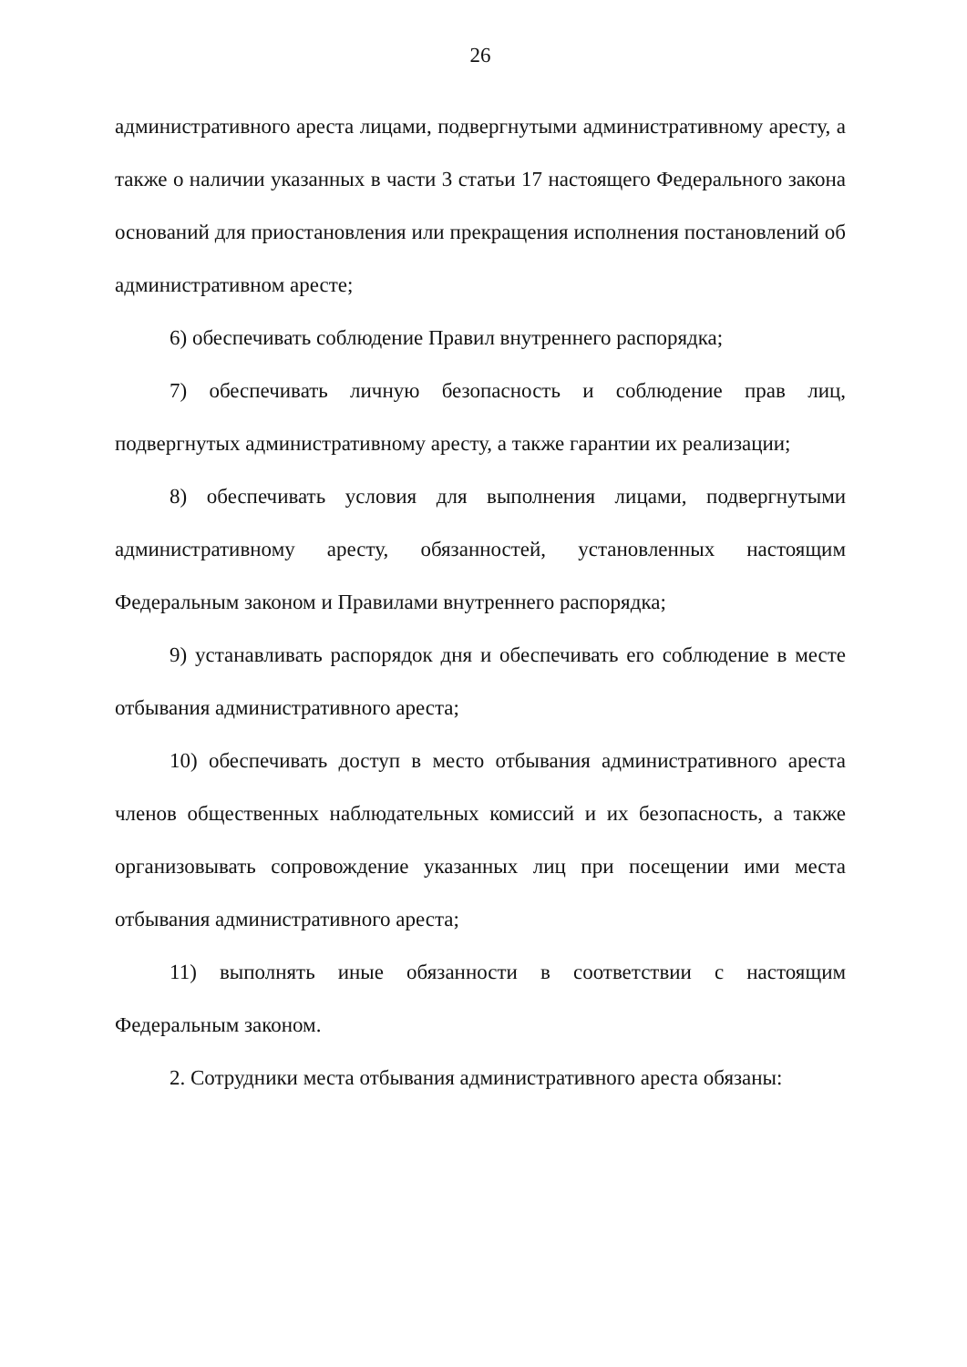26
административного ареста лицами, подвергнутыми административному аресту, а также о наличии указанных в части 3 статьи 17 настоящего Федерального закона оснований для приостановления или прекращения исполнения постановлений об административном аресте;
6) обеспечивать соблюдение Правил внутреннего распорядка;
7) обеспечивать личную безопасность и соблюдение прав лиц, подвергнутых административному аресту, а также гарантии их реализации;
8) обеспечивать условия для выполнения лицами, подвергнутыми административному аресту, обязанностей, установленных настоящим Федеральным законом и Правилами внутреннего распорядка;
9) устанавливать распорядок дня и обеспечивать его соблюдение в месте отбывания административного ареста;
10) обеспечивать доступ в место отбывания административного ареста членов общественных наблюдательных комиссий и их безопасность, а также организовывать сопровождение указанных лиц при посещении ими места отбывания административного ареста;
11) выполнять иные обязанности в соответствии с настоящим Федеральным законом.
2. Сотрудники места отбывания административного ареста обязаны: